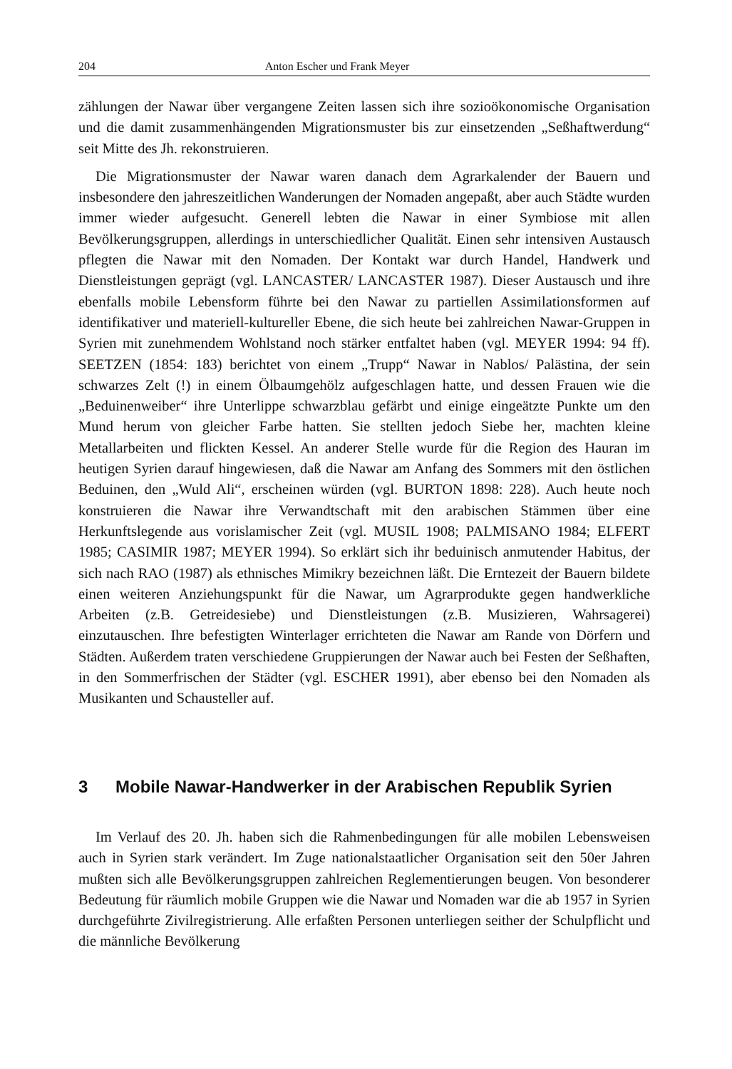204 Anton Escher und Frank Meyer
zählungen der Nawar über vergangene Zeiten lassen sich ihre sozioökonomische Organisation und die damit zusammenhängenden Migrationsmuster bis zur einsetzenden „Seßhaftwerdung“ seit Mitte des Jh. rekonstruieren.
Die Migrationsmuster der Nawar waren danach dem Agrarkalender der Bauern und insbesondere den jahreszeitlichen Wanderungen der Nomaden angepaßt, aber auch Städte wurden immer wieder aufgesucht. Generell lebten die Nawar in einer Symbiose mit allen Bevölkerungsgruppen, allerdings in unterschiedlicher Qualität. Einen sehr intensiven Austausch pflegten die Nawar mit den Nomaden. Der Kontakt war durch Handel, Handwerk und Dienstleistungen geprägt (vgl. LANCASTER/ LANCASTER 1987). Dieser Austausch und ihre ebenfalls mobile Lebensform führte bei den Nawar zu partiellen Assimilationsformen auf identifikativer und materiell-kultureller Ebene, die sich heute bei zahlreichen Nawar-Gruppen in Syrien mit zunehmendem Wohlstand noch stärker entfaltet haben (vgl. MEYER 1994: 94 ff). SEETZEN (1854: 183) berichtet von einem „Trupp“ Nawar in Nablos/ Palästina, der sein schwarzes Zelt (!) in einem Ölbaumgehölz aufgeschlagen hatte, und dessen Frauen wie die „Beduinenweiber“ ihre Unterlippe schwarzblau gefärbt und einige eingeätzte Punkte um den Mund herum von gleicher Farbe hatten. Sie stellten jedoch Siebe her, machten kleine Metallarbeiten und flickten Kessel. An anderer Stelle wurde für die Region des Hauran im heutigen Syrien darauf hingewiesen, daß die Nawar am Anfang des Sommers mit den östlichen Beduinen, den „Wuld Ali“, erscheinen würden (vgl. BURTON 1898: 228). Auch heute noch konstruieren die Nawar ihre Verwandtschaft mit den arabischen Stämmen über eine Herkunftslegende aus vorislamischer Zeit (vgl. MUSIL 1908; PALMISANO 1984; ELFERT 1985; CASIMIR 1987; MEYER 1994). So erklärt sich ihr beduinisch anmutender Habitus, der sich nach RAO (1987) als ethnisches Mimikry bezeichnen läßt. Die Erntezeit der Bauern bildete einen weiteren Anziehungspunkt für die Nawar, um Agrarprodukte gegen handwerkliche Arbeiten (z.B. Getreidesiebe) und Dienstleistungen (z.B. Musizieren, Wahrsagerei) einzutauschen. Ihre befestigten Winterlager errichteten die Nawar am Rande von Dörfern und Städten. Außerdem traten verschiedene Gruppierungen der Nawar auch bei Festen der Seßhaften, in den Sommerfrischen der Städter (vgl. ESCHER 1991), aber ebenso bei den Nomaden als Musikanten und Schausteller auf.
3 Mobile Nawar-Handwerker in der Arabischen Republik Syrien
Im Verlauf des 20. Jh. haben sich die Rahmenbedingungen für alle mobilen Lebensweisen auch in Syrien stark verändert. Im Zuge nationalstaatlicher Organisation seit den 50er Jahren mußten sich alle Bevölkerungsgruppen zahlreichen Reglementierungen beugen. Von besonderer Bedeutung für räumlich mobile Gruppen wie die Nawar und Nomaden war die ab 1957 in Syrien durchgeführte Zivilregistrierung. Alle erfaßten Personen unterliegen seither der Schulpflicht und die männliche Bevölkerung